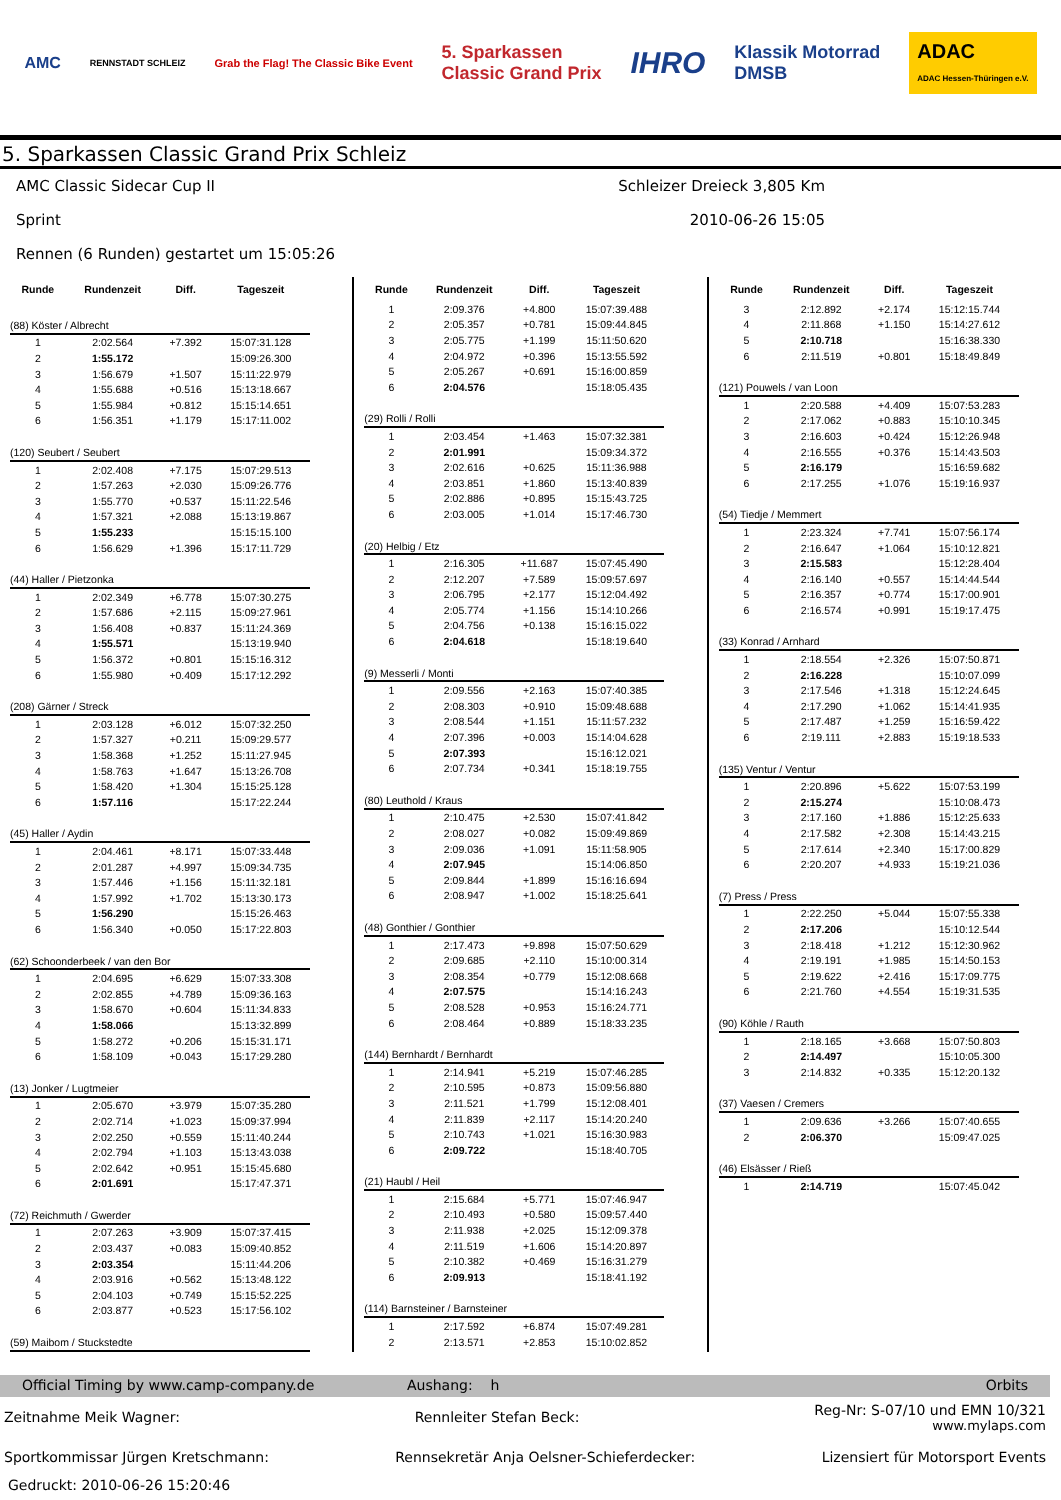AMC RENNSTADT SCHLEIZ Grab the Flag! The Classic Bike Event 5. Sparkassen
Classic Grand Prix IHRO Klassik Motorrad
DMSB ADAC
ADAC Hessen-Thüringen e.V.
5. Sparkassen Classic Grand Prix Schleiz
AMC Classic Sidecar Cup II Schleizer Dreieck 3,805 Km
Sprint 2010-06-26 15:05
Rennen (6 Runden) gestartet um 15:05:26
| Runde | Rundenzeit | Diff. | Tageszeit |
| --- | --- | --- | --- |
| (88) Köster / Albrecht | | | |
| 1 | 2:02.564 | +7.392 | 15:07:31.128 |
| 2 | 1:55.172 | | 15:09:26.300 |
| 3 | 1:56.679 | +1.507 | 15:11:22.979 |
| 4 | 1:55.688 | +0.516 | 15:13:18.667 |
| 5 | 1:55.984 | +0.812 | 15:15:14.651 |
| 6 | 1:56.351 | +1.179 | 15:17:11.002 |
| (120) Seubert / Seubert | | | |
| 1 | 2:02.408 | +7.175 | 15:07:29.513 |
| 2 | 1:57.263 | +2.030 | 15:09:26.776 |
| 3 | 1:55.770 | +0.537 | 15:11:22.546 |
| 4 | 1:57.321 | +2.088 | 15:13:19.867 |
| 5 | 1:55.233 | | 15:15:15.100 |
| 6 | 1:56.629 | +1.396 | 15:17:11.729 |
| (44) Haller / Pietzonka | | | |
| 1 | 2:02.349 | +6.778 | 15:07:30.275 |
| 2 | 1:57.686 | +2.115 | 15:09:27.961 |
| 3 | 1:56.408 | +0.837 | 15:11:24.369 |
| 4 | 1:55.571 | | 15:13:19.940 |
| 5 | 1:56.372 | +0.801 | 15:15:16.312 |
| 6 | 1:55.980 | +0.409 | 15:17:12.292 |
| (208) Gärner / Streck | | | |
| 1 | 2:03.128 | +6.012 | 15:07:32.250 |
| 2 | 1:57.327 | +0.211 | 15:09:29.577 |
| 3 | 1:58.368 | +1.252 | 15:11:27.945 |
| 4 | 1:58.763 | +1.647 | 15:13:26.708 |
| 5 | 1:58.420 | +1.304 | 15:15:25.128 |
| 6 | 1:57.116 | | 15:17:22.244 |
| (45) Haller / Aydin | | | |
| 1 | 2:04.461 | +8.171 | 15:07:33.448 |
| 2 | 2:01.287 | +4.997 | 15:09:34.735 |
| 3 | 1:57.446 | +1.156 | 15:11:32.181 |
| 4 | 1:57.992 | +1.702 | 15:13:30.173 |
| 5 | 1:56.290 | | 15:15:26.463 |
| 6 | 1:56.340 | +0.050 | 15:17:22.803 |
| (62) Schoonderbeek / van den Bor | | | |
| 1 | 2:04.695 | +6.629 | 15:07:33.308 |
| 2 | 2:02.855 | +4.789 | 15:09:36.163 |
| 3 | 1:58.670 | +0.604 | 15:11:34.833 |
| 4 | 1:58.066 | | 15:13:32.899 |
| 5 | 1:58.272 | +0.206 | 15:15:31.171 |
| 6 | 1:58.109 | +0.043 | 15:17:29.280 |
| (13) Jonker / Lugtmeier | | | |
| 1 | 2:05.670 | +3.979 | 15:07:35.280 |
| 2 | 2:02.714 | +1.023 | 15:09:37.994 |
| 3 | 2:02.250 | +0.559 | 15:11:40.244 |
| 4 | 2:02.794 | +1.103 | 15:13:43.038 |
| 5 | 2:02.642 | +0.951 | 15:15:45.680 |
| 6 | 2:01.691 | | 15:17:47.371 |
| (72) Reichmuth / Gwerder | | | |
| 1 | 2:07.263 | +3.909 | 15:07:37.415 |
| 2 | 2:03.437 | +0.083 | 15:09:40.852 |
| 3 | 2:03.354 | | 15:11:44.206 |
| 4 | 2:03.916 | +0.562 | 15:13:48.122 |
| 5 | 2:04.103 | +0.749 | 15:15:52.225 |
| 6 | 2:03.877 | +0.523 | 15:17:56.102 |
| (59) Maibom / Stuckstedte | | | |
| Runde | Rundenzeit | Diff. | Tageszeit |
| --- | --- | --- | --- |
| 1 | 2:09.376 | +4.800 | 15:07:39.488 |
| 2 | 2:05.357 | +0.781 | 15:09:44.845 |
| 3 | 2:05.775 | +1.199 | 15:11:50.620 |
| 4 | 2:04.972 | +0.396 | 15:13:55.592 |
| 5 | 2:05.267 | +0.691 | 15:16:00.859 |
| 6 | 2:04.576 | | 15:18:05.435 |
| (29) Rolli / Rolli | | | |
| 1 | 2:03.454 | +1.463 | 15:07:32.381 |
| 2 | 2:01.991 | | 15:09:34.372 |
| 3 | 2:02.616 | +0.625 | 15:11:36.988 |
| 4 | 2:03.851 | +1.860 | 15:13:40.839 |
| 5 | 2:02.886 | +0.895 | 15:15:43.725 |
| 6 | 2:03.005 | +1.014 | 15:17:46.730 |
| (20) Helbig / Etz | | | |
| 1 | 2:16.305 | +11.687 | 15:07:45.490 |
| 2 | 2:12.207 | +7.589 | 15:09:57.697 |
| 3 | 2:06.795 | +2.177 | 15:12:04.492 |
| 4 | 2:05.774 | +1.156 | 15:14:10.266 |
| 5 | 2:04.756 | +0.138 | 15:16:15.022 |
| 6 | 2:04.618 | | 15:18:19.640 |
| (9) Messerli / Monti | | | |
| 1 | 2:09.556 | +2.163 | 15:07:40.385 |
| 2 | 2:08.303 | +0.910 | 15:09:48.688 |
| 3 | 2:08.544 | +1.151 | 15:11:57.232 |
| 4 | 2:07.396 | +0.003 | 15:14:04.628 |
| 5 | 2:07.393 | | 15:16:12.021 |
| 6 | 2:07.734 | +0.341 | 15:18:19.755 |
| (80) Leuthold / Kraus | | | |
| 1 | 2:10.475 | +2.530 | 15:07:41.842 |
| 2 | 2:08.027 | +0.082 | 15:09:49.869 |
| 3 | 2:09.036 | +1.091 | 15:11:58.905 |
| 4 | 2:07.945 | | 15:14:06.850 |
| 5 | 2:09.844 | +1.899 | 15:16:16.694 |
| 6 | 2:08.947 | +1.002 | 15:18:25.641 |
| (48) Gonthier / Gonthier | | | |
| 1 | 2:17.473 | +9.898 | 15:07:50.629 |
| 2 | 2:09.685 | +2.110 | 15:10:00.314 |
| 3 | 2:08.354 | +0.779 | 15:12:08.668 |
| 4 | 2:07.575 | | 15:14:16.243 |
| 5 | 2:08.528 | +0.953 | 15:16:24.771 |
| 6 | 2:08.464 | +0.889 | 15:18:33.235 |
| (144) Bernhardt / Bernhardt | | | |
| 1 | 2:14.941 | +5.219 | 15:07:46.285 |
| 2 | 2:10.595 | +0.873 | 15:09:56.880 |
| 3 | 2:11.521 | +1.799 | 15:12:08.401 |
| 4 | 2:11.839 | +2.117 | 15:14:20.240 |
| 5 | 2:10.743 | +1.021 | 15:16:30.983 |
| 6 | 2:09.722 | | 15:18:40.705 |
| (21) Haubl / Heil | | | |
| 1 | 2:15.684 | +5.771 | 15:07:46.947 |
| 2 | 2:10.493 | +0.580 | 15:09:57.440 |
| 3 | 2:11.938 | +2.025 | 15:12:09.378 |
| 4 | 2:11.519 | +1.606 | 15:14:20.897 |
| 5 | 2:10.382 | +0.469 | 15:16:31.279 |
| 6 | 2:09.913 | | 15:18:41.192 |
| (114) Barnsteiner / Barnsteiner | | | |
| 1 | 2:17.592 | +6.874 | 15:07:49.281 |
| 2 | 2:13.571 | +2.853 | 15:10:02.852 |
| Runde | Rundenzeit | Diff. | Tageszeit |
| --- | --- | --- | --- |
| 3 | 2:12.892 | +2.174 | 15:12:15.744 |
| 4 | 2:11.868 | +1.150 | 15:14:27.612 |
| 5 | 2:10.718 | | 15:16:38.330 |
| 6 | 2:11.519 | +0.801 | 15:18:49.849 |
| (121) Pouwels / van Loon | | | |
| 1 | 2:20.588 | +4.409 | 15:07:53.283 |
| 2 | 2:17.062 | +0.883 | 15:10:10.345 |
| 3 | 2:16.603 | +0.424 | 15:12:26.948 |
| 4 | 2:16.555 | +0.376 | 15:14:43.503 |
| 5 | 2:16.179 | | 15:16:59.682 |
| 6 | 2:17.255 | +1.076 | 15:19:16.937 |
| (54) Tiedje / Memmert | | | |
| 1 | 2:23.324 | +7.741 | 15:07:56.174 |
| 2 | 2:16.647 | +1.064 | 15:10:12.821 |
| 3 | 2:15.583 | | 15:12:28.404 |
| 4 | 2:16.140 | +0.557 | 15:14:44.544 |
| 5 | 2:16.357 | +0.774 | 15:17:00.901 |
| 6 | 2:16.574 | +0.991 | 15:19:17.475 |
| (33) Konrad / Arnhard | | | |
| 1 | 2:18.554 | +2.326 | 15:07:50.871 |
| 2 | 2:16.228 | | 15:10:07.099 |
| 3 | 2:17.546 | +1.318 | 15:12:24.645 |
| 4 | 2:17.290 | +1.062 | 15:14:41.935 |
| 5 | 2:17.487 | +1.259 | 15:16:59.422 |
| 6 | 2:19.111 | +2.883 | 15:19:18.533 |
| (135) Ventur / Ventur | | | |
| 1 | 2:20.896 | +5.622 | 15:07:53.199 |
| 2 | 2:15.274 | | 15:10:08.473 |
| 3 | 2:17.160 | +1.886 | 15:12:25.633 |
| 4 | 2:17.582 | +2.308 | 15:14:43.215 |
| 5 | 2:17.614 | +2.340 | 15:17:00.829 |
| 6 | 2:20.207 | +4.933 | 15:19:21.036 |
| (7) Press / Press | | | |
| 1 | 2:22.250 | +5.044 | 15:07:55.338 |
| 2 | 2:17.206 | | 15:10:12.544 |
| 3 | 2:18.418 | +1.212 | 15:12:30.962 |
| 4 | 2:19.191 | +1.985 | 15:14:50.153 |
| 5 | 2:19.622 | +2.416 | 15:17:09.775 |
| 6 | 2:21.760 | +4.554 | 15:19:31.535 |
| (90) Köhle / Rauth | | | |
| 1 | 2:18.165 | +3.668 | 15:07:50.803 |
| 2 | 2:14.497 | | 15:10:05.300 |
| 3 | 2:14.832 | +0.335 | 15:12:20.132 |
| (37) Vaesen / Cremers | | | |
| 1 | 2:09.636 | +3.266 | 15:07:40.655 |
| 2 | 2:06.370 | | 15:09:47.025 |
| (46) Elsässer / Rieß | | | |
| 1 | 2:14.719 | | 15:07:45.042 |
Official Timing by www.camp-company.de Aushang: h Orbits
Zeitnahme Meik Wagner: Rennleiter Stefan Beck: Reg-Nr: S-07/10 und EMN 10/321
www.mylaps.com
Sportkommissar Jürgen Kretschmann: Rennsekretär Anja Oelsner-Schieferdecker: Lizensiert für Motorsport Events
Gedruckt: 2010-06-26 15:20:46